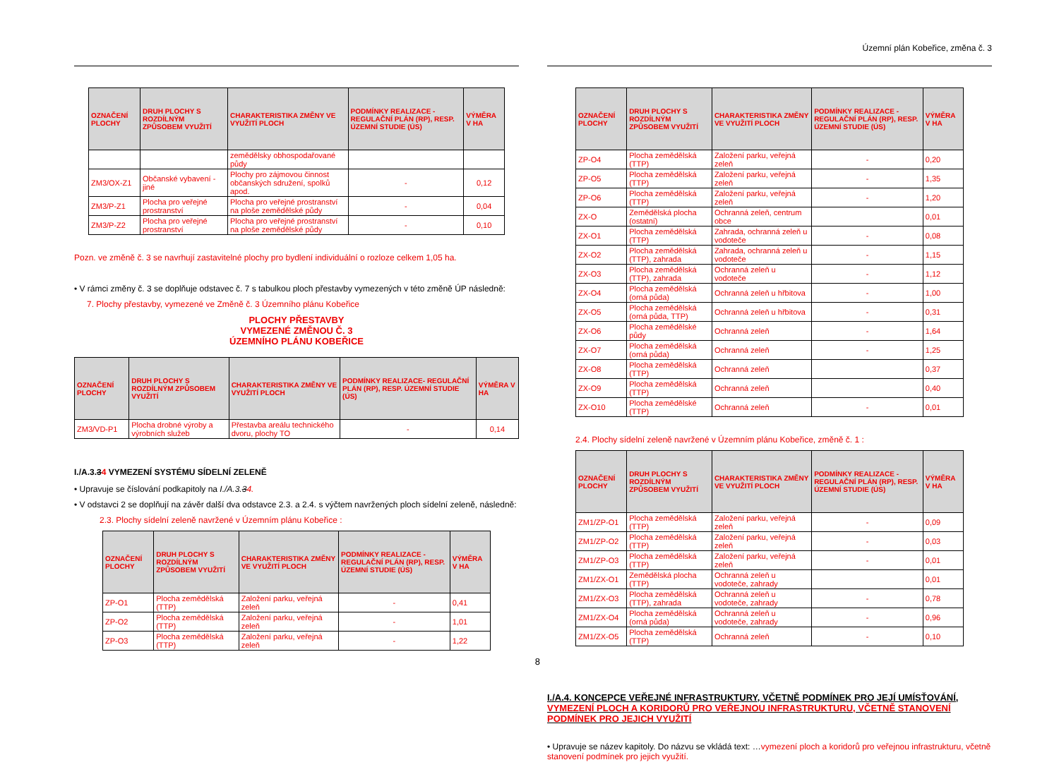| OZNAČENÍ PLOCHY | DRUH PLOCHY S ROZDÍLNÝM ZPŮSOBEM VYUŽITÍ | CHARAKTERISTIKA ZMĚNY VE VYUŽITÍ PLOCH | PODMÍNKY REALIZACE - REGULAČNÍ PLÁN (RP), RESP. ÚZEMNÍ STUDIE (ÚS) | VÝMĚRA V HA |
| --- | --- | --- | --- | --- |
| | | zemědělsky obhospodařované půdy | | |
| ZM3/OX-Z1 | Občanské vybavení - jiné | Plochy pro zájmovou činnost občanských sdružení, spolků apod. | - | 0,12 |
| ZM3/P-Z1 | Plocha pro veřejné prostranství | Plocha pro veřejné prostranství na ploše zemědělské půdy | - | 0,04 |
| ZM3/P-Z2 | Plocha pro veřejné prostranství | Plocha pro veřejné prostranství na ploše zemědělské půdy | - | 0,10 |
Pozn. ve změně č. 3 se navrhují zastavitelné plochy pro bydlení individuální o rozloze celkem 1,05 ha.
• V rámci změny č. 3 se doplňuje odstavec č. 7 s tabulkou ploch přestavby vymezených v této změně ÚP následně:
7. Plochy přestavby, vymezené ve Změně č. 3 Územního plánu Kobeřice
PLOCHY PŘESTAVBY
VYMEZENÉ ZMĚNOU Č. 3
ÚZEMNÍHO PLÁNU KOBEŘICE
| OZNAČENÍ PLOCHY | DRUH PLOCHY S ROZDÍLNÝM ZPŮSOBEM VYUŽITÍ | CHARAKTERISTIKA ZMĚNY VE VYUŽITÍ PLOCH | PODMÍNKY REALIZACE- REGULAČNÍ PLÁN (RP), RESP. ÚZEMNÍ STUDIE (ÚS) | VÝMĚRA V HA |
| --- | --- | --- | --- | --- |
| ZM3/VD-P1 | Plocha drobné výroby a výrobních služeb | Přestavba areálu technického dvoru, plochy TO | - | 0,14 |
I./A.3.34 VYMEZENÍ SYSTÉMU SÍDELNÍ ZELENĚ
• Upravuje se číslování podkapitoly na I./A.3.34.
• V odstavci 2 se doplňují na závěr další dva odstavce 2.3. a 2.4. s výčtem navržených ploch sídelní zeleně, následně:
2.3. Plochy sídelní zeleně navržené v Územním plánu Kobeřice :
| OZNAČENÍ PLOCHY | DRUH PLOCHY S ROZDÍLNÝM ZPŮSOBEM VYUŽITÍ | CHARAKTERISTIKA ZMĚNY VE VYUŽITÍ PLOCH | PODMÍNKY REALIZACE - REGULAČNÍ PLÁN (RP), RESP. ÚZEMNÍ STUDIE (ÚS) | VÝMĚRA V HA |
| --- | --- | --- | --- | --- |
| ZP-O1 | Plocha zemědělská (TTP) | Založení parku, veřejná zeleň | - | 0,41 |
| ZP-O2 | Plocha zemědělská (TTP) | Založení parku, veřejná zeleň | - | 1,01 |
| ZP-O3 | Plocha zemědělská (TTP) | Založení parku, veřejná zeleň | - | 1,22 |
8
Územní plán Kobeřice, změna č. 3
| OZNAČENÍ PLOCHY | DRUH PLOCHY S ROZDÍLNÝM ZPŮSOBEM VYUŽITÍ | CHARAKTERISTIKA ZMĚNY VE VYUŽITÍ PLOCH | PODMÍNKY REALIZACE - REGULAČNÍ PLÁN (RP), RESP. ÚZEMNÍ STUDIE (ÚS) | VÝMĚRA V HA |
| --- | --- | --- | --- | --- |
| ZP-O4 | Plocha zemědělská (TTP) | Založení parku, veřejná zeleň | - | 0,20 |
| ZP-O5 | Plocha zemědělská (TTP) | Založení parku, veřejná zeleň | - | 1,35 |
| ZP-O6 | Plocha zemědělská (TTP) | Založení parku, veřejná zeleň | - | 1,20 |
| ZX-O | Zemědělská plocha (ostatní) | Ochranná zeleň, centrum obce | | 0,01 |
| ZX-O1 | Plocha zemědělská (TTP) | Zahrada, ochranná zeleň u vodoteče | - | 0,08 |
| ZX-O2 | Plocha zemědělská (TTP), zahrada | Zahrada, ochranná zeleň u vodoteče | - | 1,15 |
| ZX-O3 | Plocha zemědělská (TTP), zahrada | Ochranná zeleň u vodoteče | - | 1,12 |
| ZX-O4 | Plocha zemědělská (orná půda) | Ochranná zeleň u hřbitova | - | 1,00 |
| ZX-O5 | Plocha zemědělská (orná půda, TTP) | Ochranná zeleň u hřbitova | - | 0,31 |
| ZX-O6 | Plocha zemědělské půdy | Ochranná zeleň | - | 1,64 |
| ZX-O7 | Plocha zemědělská (orná půda) | Ochranná zeleň | - | 1,25 |
| ZX-O8 | Plocha zemědělská (TTP) | Ochranná zeleň | | 0,37 |
| ZX-O9 | Plocha zemědělská (TTP) | Ochranná zeleň | | 0,40 |
| ZX-O10 | Plocha zemědělské (TTP) | Ochranná zeleň | - | 0,01 |
2.4. Plochy sídelní zeleně navržené v Územním plánu Kobeřice, změně č. 1 :
| OZNAČENÍ PLOCHY | DRUH PLOCHY S ROZDÍLNÝM ZPŮSOBEM VYUŽITÍ | CHARAKTERISTIKA ZMĚNY VE VYUŽITÍ PLOCH | PODMÍNKY REALIZACE - REGULAČNÍ PLÁN (RP), RESP. ÚZEMNÍ STUDIE (ÚS) | VÝMĚRA V HA |
| --- | --- | --- | --- | --- |
| ZM1/ZP-O1 | Plocha zemědělská (TTP) | Založení parku, veřejná zeleň | - | 0,09 |
| ZM1/ZP-O2 | Plocha zemědělská (TTP) | Založení parku, veřejná zeleň | - | 0,03 |
| ZM1/ZP-O3 | Plocha zemědělská (TTP) | Založení parku, veřejná zeleň | - | 0,01 |
| ZM1/ZX-O1 | Zemědělská plocha (TTP) | Ochranná zeleň u vodoteče, zahrady | | 0,01 |
| ZM1/ZX-O3 | Plocha zemědělská (TTP), zahrada | Ochranná zeleň u vodoteče, zahrady | - | 0,78 |
| ZM1/ZX-O4 | Plocha zemědělská (orná půda) | Ochranná zeleň u vodoteče, zahrady | - | 0,96 |
| ZM1/ZX-O5 | Plocha zemědělská (TTP) | Ochranná zeleň | - | 0,10 |
I./A.4. KONCEPCE VEŘEJNÉ INFRASTRUKTURY, VČETNĚ PODMÍNEK PRO JEJÍ UMÍSŤOVÁNÍ, VYMEZENÍ PLOCH A KORIDORŮ PRO VEŘEJNOU INFRASTRUKTURU, VČETNĚ STANOVENÍ PODMÍNEK PRO JEJICH VYUŽITÍ
• Upravuje se název kapitoly. Do názvu se vkládá text: …vymezení ploch a koridorů pro veřejnou infrastrukturu, včetně stanovení podmínek pro jejich využití.